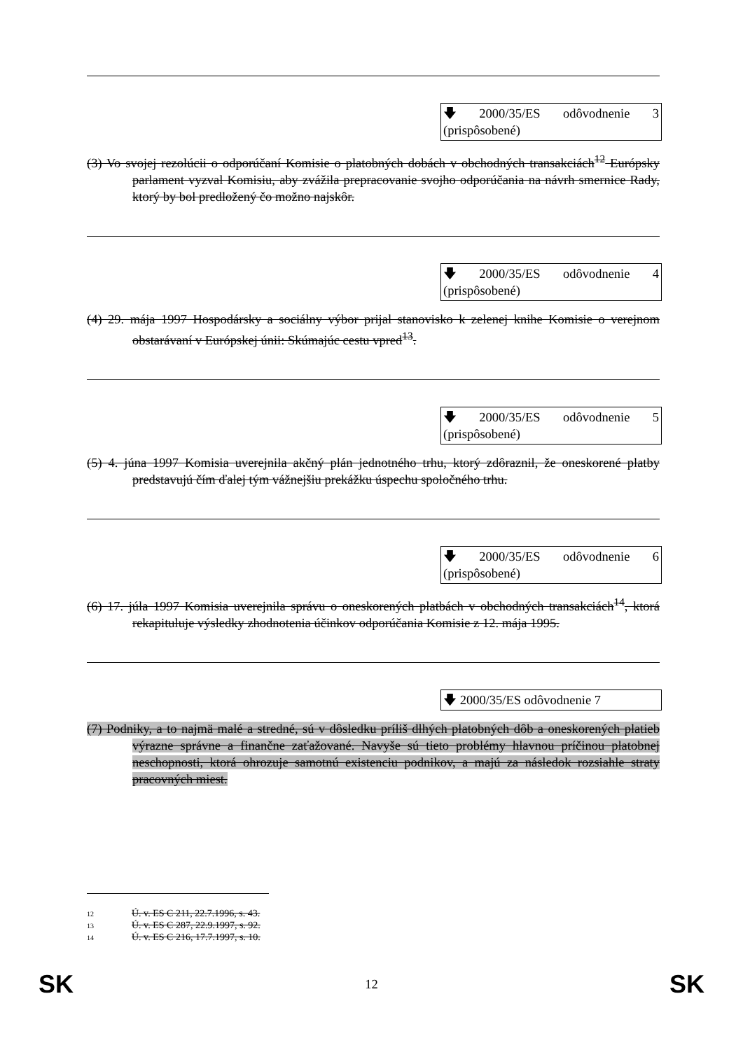🡇 2000/35/ES odôvodnenie 3 (prispôsobené)
(3) Vo svojej rezolúcii o odporúčaní Komisie o platobných dobách v obchodných transakciách<sup>12</sup> Európsky parlament vyzval Komisiu, aby zvážila prepracovanie svojho odporúčania na návrh smernice Rady, ktorý by bol predložený čo možno najskôr.
🡇 2000/35/ES odôvodnenie 4 (prispôsobené)
(4) 29. mája 1997 Hospodársky a sociálny výbor prijal stanovisko k zelenej knihe Komisie o verejnom obstarávaní v Európskej únii: Skúmajúc cestu vpred<sup>13</sup>.
🡇 2000/35/ES odôvodnenie 5 (prispôsobené)
(5) 4. júna 1997 Komisia uverejnila akčný plán jednotného trhu, ktorý zdôraznil, že oneskorené platby predstavujú čím ďalej tým vážnejšiu prekážku úspechu spoločného trhu.
🡇 2000/35/ES odôvodnenie 6 (prispôsobené)
(6) 17. júla 1997 Komisia uverejnila správu o oneskorených platbách v obchodných transakciách<sup>14</sup>, ktorá rekapituluje výsledky zhodnotenia účinkov odporúčania Komisie z 12. mája 1995.
🡇 2000/35/ES odôvodnenie 7
(7) Podniky, a to najmä malé a stredné, sú v dôsledku príliš dlhých platobných dôb a oneskorených platieb výrazne správne a finančne zaťažované. Navyše sú tieto problémy hlavnou príčinou platobnej neschopnosti, ktorá ohrozuje samotnú existenciu podnikov, a majú za následok rozsiahle straty pracovných miest.
12 Ú. v. ES C 211, 22.7.1996, s. 43.
13 Ú. v. ES C 287, 22.9.1997, s. 92.
14 Ú. v. ES C 216, 17.7.1997, s. 10.
SK 12 SK